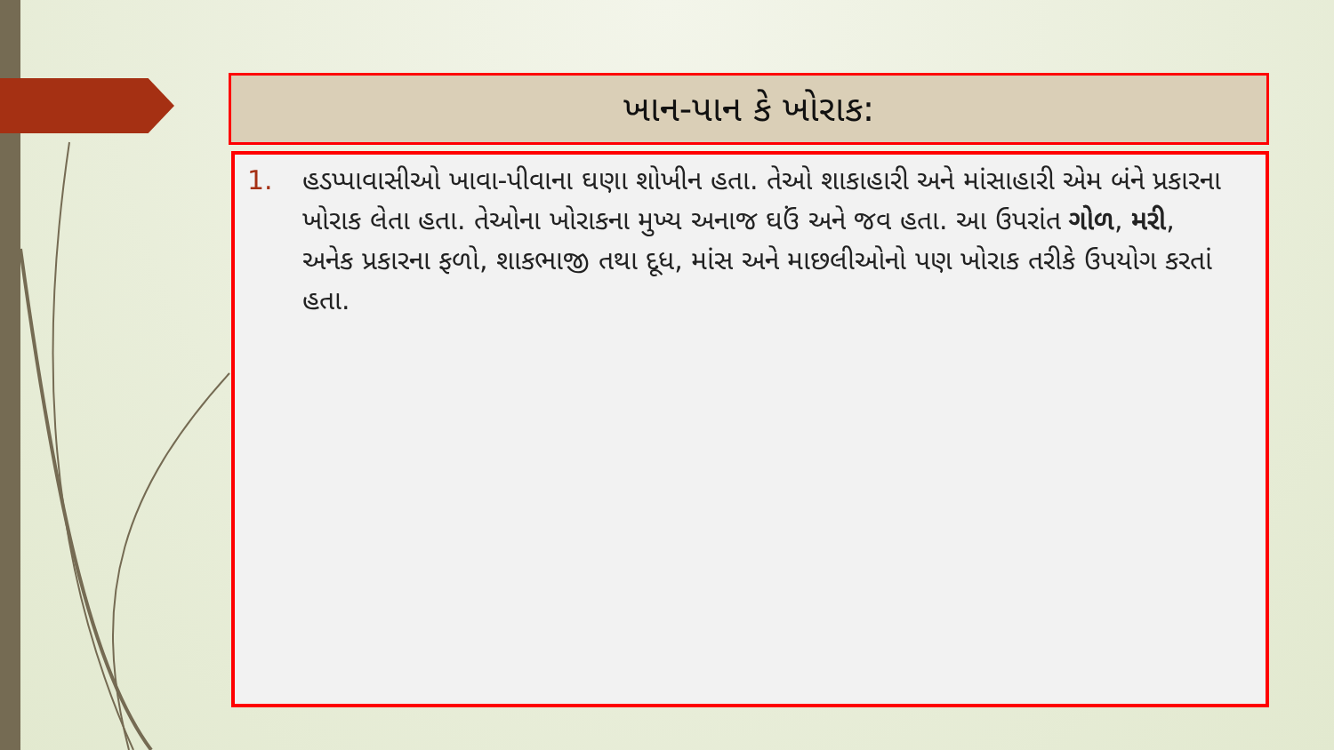ખાન-પાન કે ખોરાક:
1. હડપ્પાવાસીઓ ખાવા-પીવાના ઘણા શોખીન હતા. તેઓ શાકાહારી અને માંસાહારી એમ બંને પ્રકારના ખોરાક લેતા હતા. તેઓના ખોરાકના મુખ્ય અનાજ ઘઉં અને જવ હતા. આ ઉપરાંત ગોળ, મરી, અનેક પ્રકારના ફળો, શાકભાજી તથા દૂધ, માંસ અને માછલીઓનો પણ ખોરાક તરીકે ઉપયોગ કરતાં હતા.